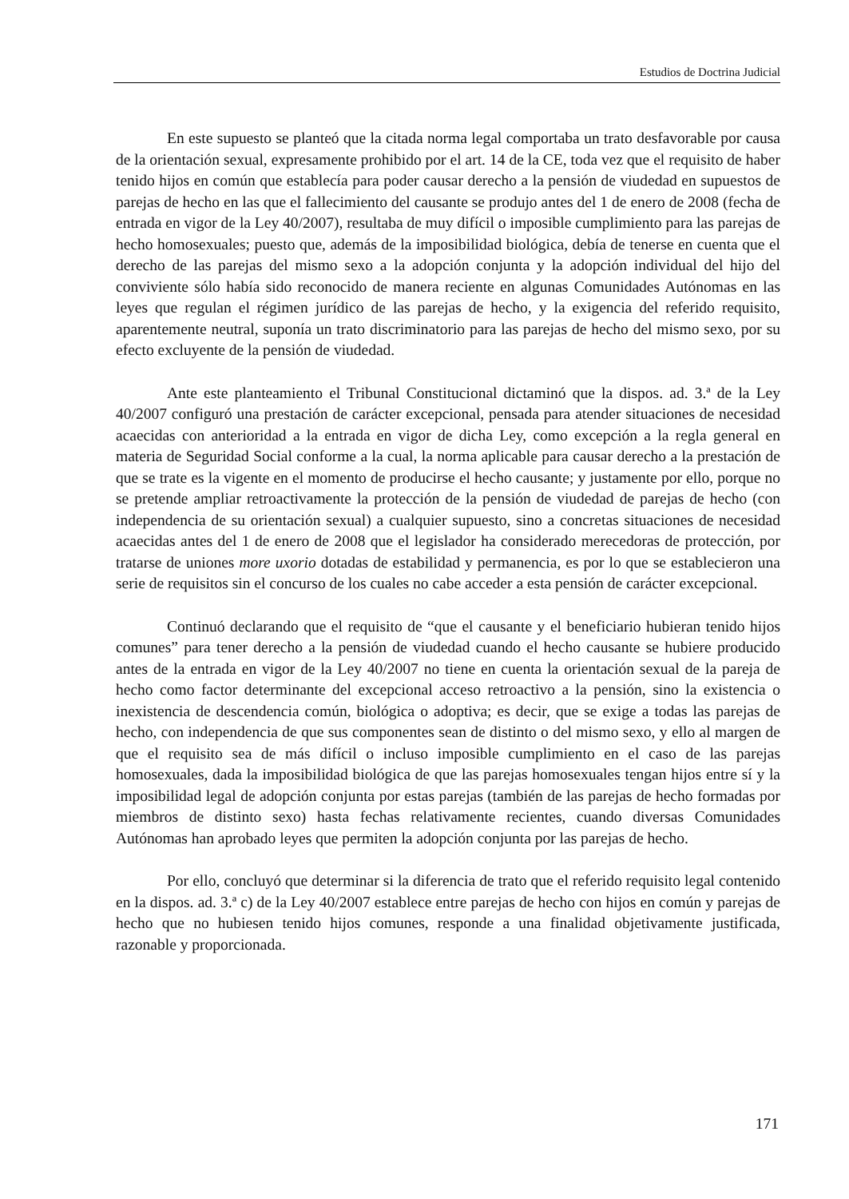Estudios de Doctrina Judicial
En este supuesto se planteó que la citada norma legal comportaba un trato desfavorable por causa de la orientación sexual, expresamente prohibido por el art. 14 de la CE, toda vez que el requisito de haber tenido hijos en común que establecía para poder causar derecho a la pensión de viudedad en supuestos de parejas de hecho en las que el fallecimiento del causante se produjo antes del 1 de enero de 2008 (fecha de entrada en vigor de la Ley 40/2007), resultaba de muy difícil o imposible cumplimiento para las parejas de hecho homosexuales; puesto que, además de la imposibilidad biológica, debía de tenerse en cuenta que el derecho de las parejas del mismo sexo a la adopción conjunta y la adopción individual del hijo del conviviente sólo había sido reconocido de manera reciente en algunas Comunidades Autónomas en las leyes que regulan el régimen jurídico de las parejas de hecho, y la exigencia del referido requisito, aparentemente neutral, suponía un trato discriminatorio para las parejas de hecho del mismo sexo, por su efecto excluyente de la pensión de viudedad.
Ante este planteamiento el Tribunal Constitucional dictaminó que la dispos. ad. 3.ª de la Ley 40/2007 configuró una prestación de carácter excepcional, pensada para atender situaciones de necesidad acaecidas con anterioridad a la entrada en vigor de dicha Ley, como excepción a la regla general en materia de Seguridad Social conforme a la cual, la norma aplicable para causar derecho a la prestación de que se trate es la vigente en el momento de producirse el hecho causante; y justamente por ello, porque no se pretende ampliar retroactivamente la protección de la pensión de viudedad de parejas de hecho (con independencia de su orientación sexual) a cualquier supuesto, sino a concretas situaciones de necesidad acaecidas antes del 1 de enero de 2008 que el legislador ha considerado merecedoras de protección, por tratarse de uniones more uxorio dotadas de estabilidad y permanencia, es por lo que se establecieron una serie de requisitos sin el concurso de los cuales no cabe acceder a esta pensión de carácter excepcional.
Continuó declarando que el requisito de “que el causante y el beneficiario hubieran tenido hijos comunes” para tener derecho a la pensión de viudedad cuando el hecho causante se hubiere producido antes de la entrada en vigor de la Ley 40/2007 no tiene en cuenta la orientación sexual de la pareja de hecho como factor determinante del excepcional acceso retroactivo a la pensión, sino la existencia o inexistencia de descendencia común, biológica o adoptiva; es decir, que se exige a todas las parejas de hecho, con independencia de que sus componentes sean de distinto o del mismo sexo, y ello al margen de que el requisito sea de más difícil o incluso imposible cumplimiento en el caso de las parejas homosexuales, dada la imposibilidad biológica de que las parejas homosexuales tengan hijos entre sí y la imposibilidad legal de adopción conjunta por estas parejas (también de las parejas de hecho formadas por miembros de distinto sexo) hasta fechas relativamente recientes, cuando diversas Comunidades Autónomas han aprobado leyes que permiten la adopción conjunta por las parejas de hecho.
Por ello, concluyó que determinar si la diferencia de trato que el referido requisito legal contenido en la dispos. ad. 3.ª c) de la Ley 40/2007 establece entre parejas de hecho con hijos en común y parejas de hecho que no hubiesen tenido hijos comunes, responde a una finalidad objetivamente justificada, razonable y proporcionada.
171